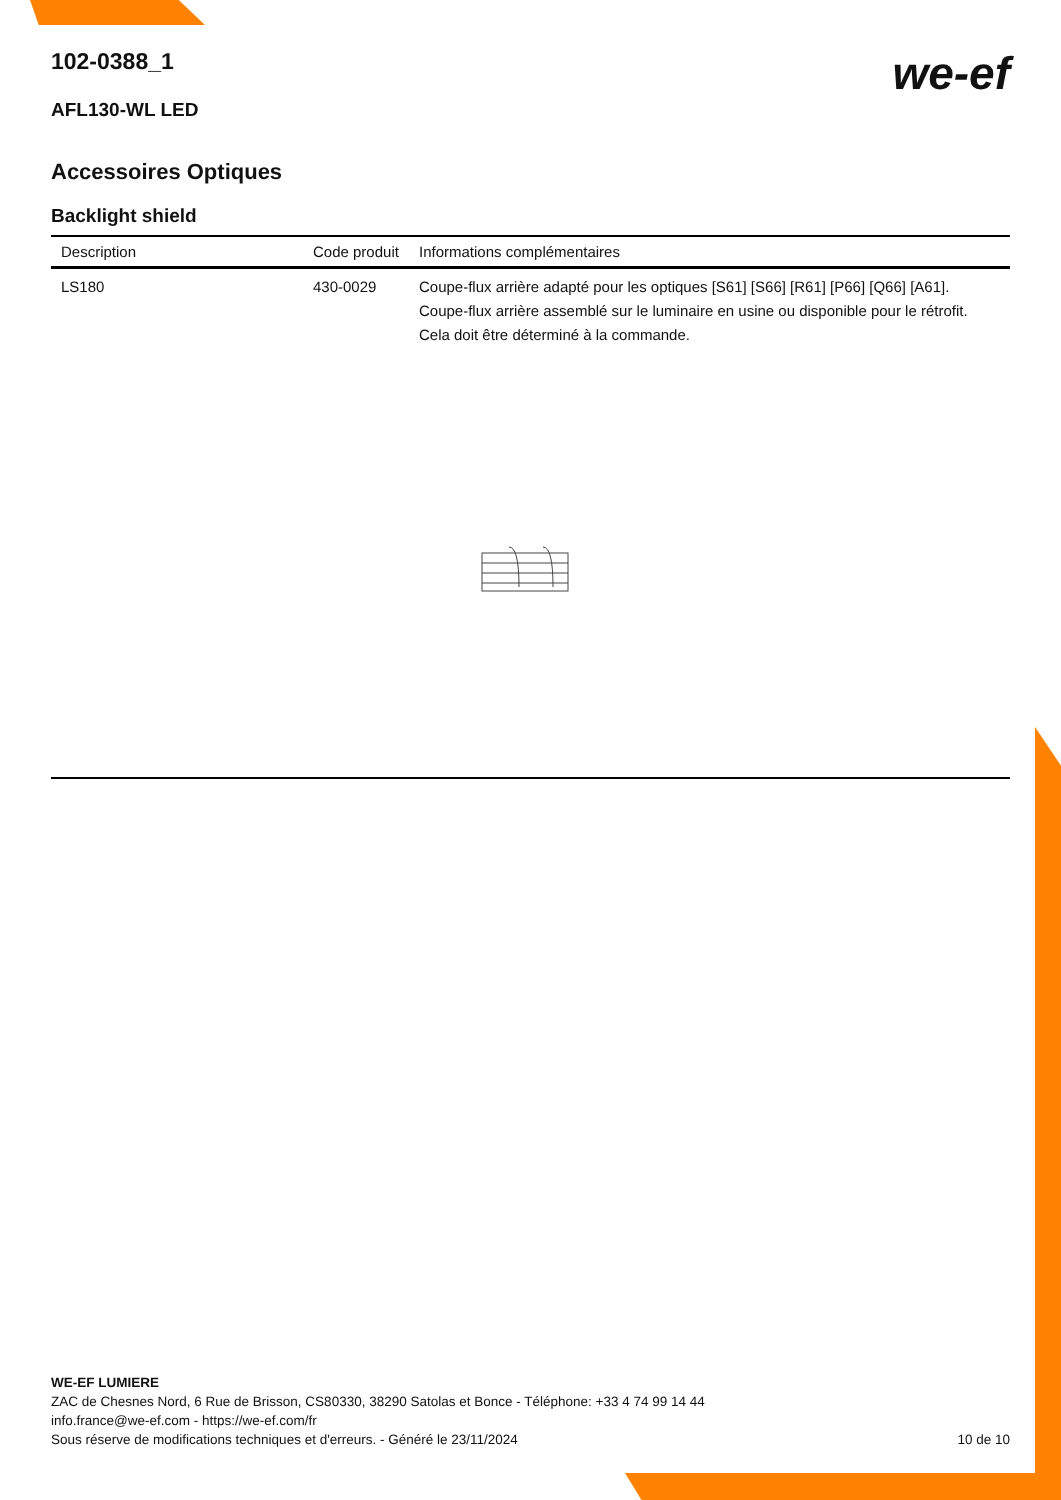we-ef
102-0388_1
AFL130-WL LED
Accessoires Optiques
Backlight shield
| Description | Code produit | Informations complémentaires |
| --- | --- | --- |
| LS180 | 430-0029 | Coupe-flux arrière adapté pour les optiques [S61] [S66] [R61] [P66] [Q66] [A61]. Coupe-flux arrière assemblé sur le luminaire en usine ou disponible pour le rétrofit. Cela doit être déterminé à la commande. |
WE-EF LUMIERE
ZAC de Chesnes Nord, 6 Rue de Brisson, CS80330, 38290 Satolas et Bonce - Téléphone: +33 4 74 99 14 44
info.france@we-ef.com - https://we-ef.com/fr
Sous réserve de modifications techniques et d'erreurs. - Généré le 23/11/2024 10 de 10